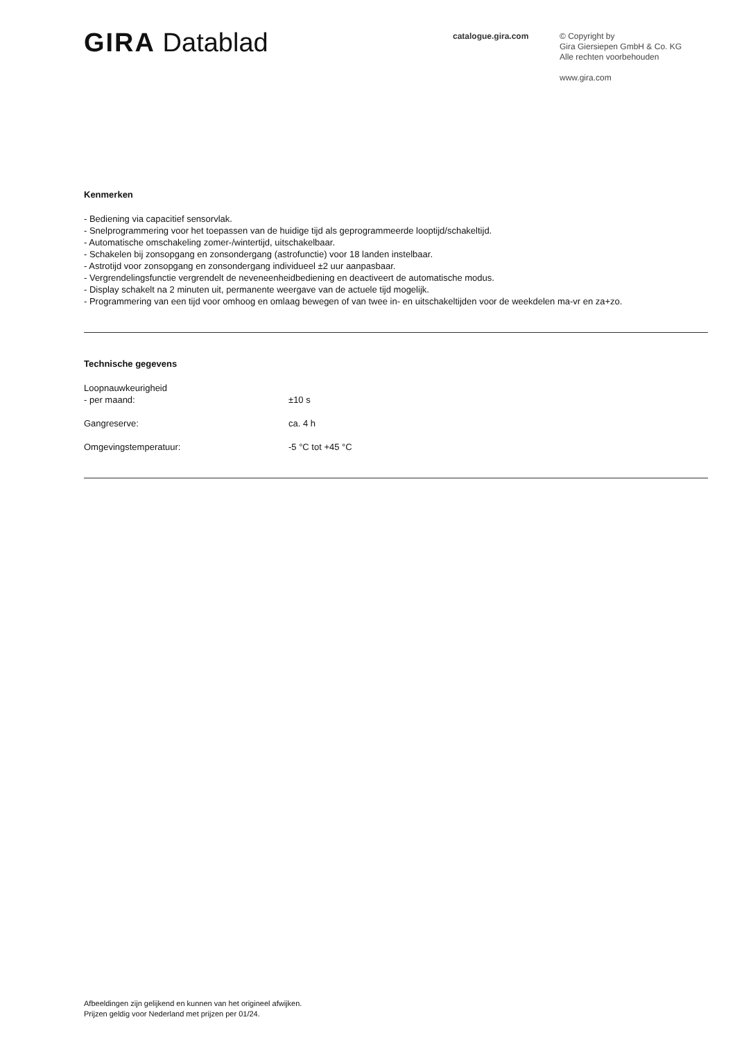GIRA Datablad catalogue.gira.com
© Copyright by
Gira Giersiepen GmbH & Co. KG
Alle rechten voorbehouden
www.gira.com
Kenmerken
- Bediening via capacitief sensorvlak.
- Snelprogrammering voor het toepassen van de huidige tijd als geprogrammeerde looptijd/schakeltijd.
- Automatische omschakeling zomer-/wintertijd, uitschakelbaar.
- Schakelen bij zonsopgang en zonsondergang (astrofunctie) voor 18 landen instelbaar.
- Astrotijd voor zonsopgang en zonsondergang individueel ±2 uur aanpasbaar.
- Vergrendelingsfunctie vergrendelt de neveneenheidbediening en deactiveert de automatische modus.
- Display schakelt na 2 minuten uit, permanente weergave van de actuele tijd mogelijk.
- Programmering van een tijd voor omhoog en omlaag bewegen of van twee in- en uitschakeltijden voor de weekdelen ma-vr en za+zo.
Technische gegevens
| Loopnauwkeurigheid - per maand: | ±10 s |
| Gangreserve: | ca. 4 h |
| Omgevingstemperatuur: | -5 °C tot +45 °C |
Afbeeldingen zijn gelijkend en kunnen van het origineel afwijken.
Prijzen geldig voor Nederland met prijzen per 01/24.